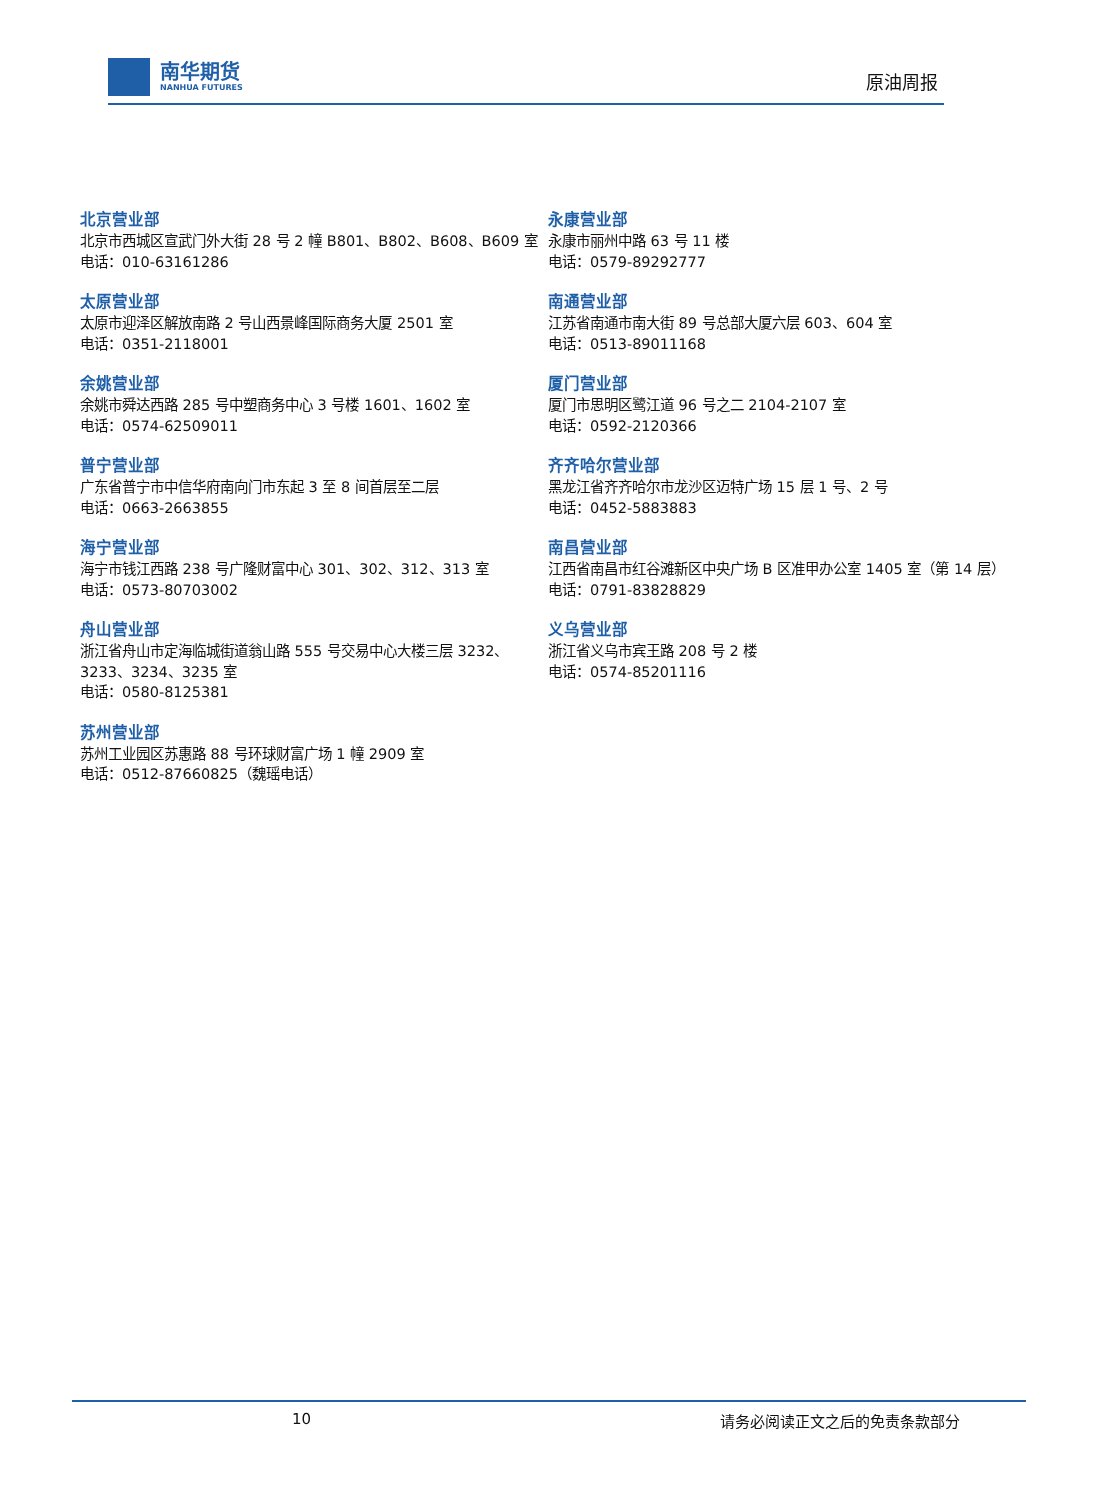南华期货
NANHUA FUTURES
原油周报
北京营业部
北京市西城区宣武门外大街 28 号 2 幢 B801、B802、B608、B609 室
电话：010-63161286
太原营业部
太原市迎泽区解放南路 2 号山西景峰国际商务大厦 2501 室
电话：0351-2118001
余姚营业部
余姚市舜达西路 285 号中塑商务中心 3 号楼 1601、1602 室
电话：0574-62509011
普宁营业部
广东省普宁市中信华府南向门市东起 3 至 8 间首层至二层
电话：0663-2663855
海宁营业部
海宁市钱江西路 238 号广隆财富中心 301、302、312、313 室
电话：0573-80703002
舟山营业部
浙江省舟山市定海临城街道翁山路 555 号交易中心大楼三层 3232、3233、3234、3235 室
电话：0580-8125381
苏州营业部
苏州工业园区苏惠路 88 号环球财富广场 1 幢 2909 室
电话：0512-87660825（魏瑶电话）
永康营业部
永康市丽州中路 63 号 11 楼
电话：0579-89292777
南通营业部
江苏省南通市南大街 89 号总部大厦六层 603、604 室
电话：0513-89011168
厦门营业部
厦门市思明区鹭江道 96 号之二 2104-2107 室
电话：0592-2120366
齐齐哈尔营业部
黑龙江省齐齐哈尔市龙沙区迈特广场 15 层 1 号、2 号
电话：0452-5883883
南昌营业部
江西省南昌市红谷滩新区中央广场 B 区准甲办公室 1405 室（第 14 层）
电话：0791-83828829
义乌营业部
浙江省义乌市宾王路 208 号 2 楼
电话：0574-85201116
10 请务必阅读正文之后的免责条款部分